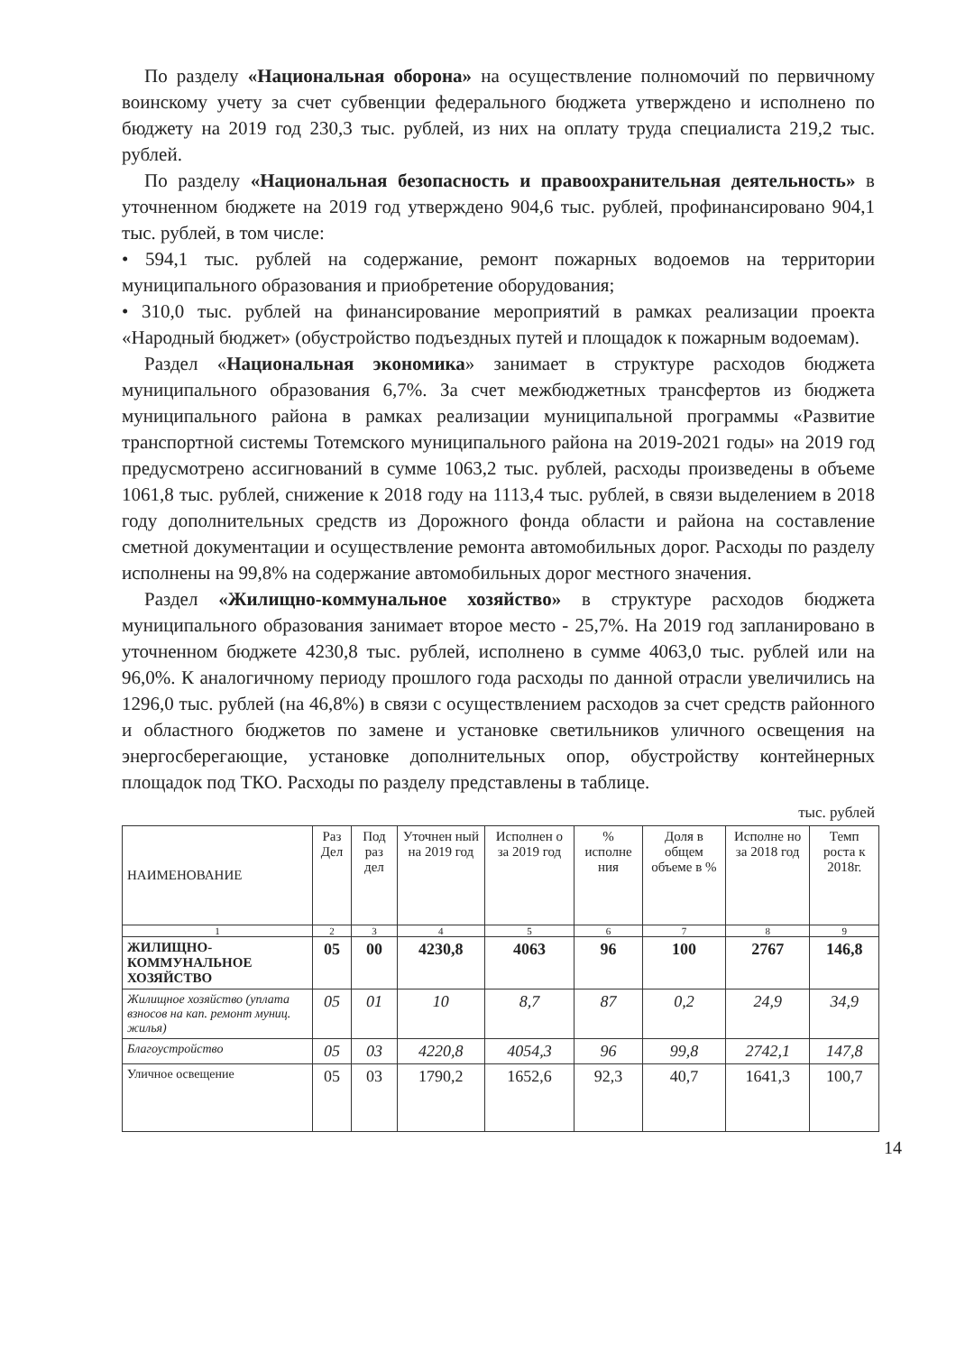По разделу «Национальная оборона» на осуществление полномочий по первичному воинскому учету за счет субвенции федерального бюджета утверждено и исполнено по бюджету на 2019 год 230,3 тыс. рублей, из них на оплату труда специалиста 219,2 тыс. рублей.
По разделу «Национальная безопасность и правоохранительная деятельность» в уточненном бюджете на 2019 год утверждено 904,6 тыс. рублей, профинансировано 904,1 тыс. рублей, в том числе:
• 594,1 тыс. рублей на содержание, ремонт пожарных водоемов на территории муниципального образования и приобретение оборудования;
• 310,0 тыс. рублей на финансирование мероприятий в рамках реализации проекта «Народный бюджет» (обустройство подъездных путей и площадок к пожарным водоемам).
Раздел «Национальная экономика» занимает в структуре расходов бюджета муниципального образования 6,7%. За счет межбюджетных трансфертов из бюджета муниципального района в рамках реализации муниципальной программы «Развитие транспортной системы Тотемского муниципального района на 2019-2021 годы» на 2019 год предусмотрено ассигнований в сумме 1063,2 тыс. рублей, расходы произведены в объеме 1061,8 тыс. рублей, снижение к 2018 году на 1113,4 тыс. рублей, в связи выделением в 2018 году дополнительных средств из Дорожного фонда области и района на составление сметной документации и осуществление ремонта автомобильных дорог. Расходы по разделу исполнены на 99,8% на содержание автомобильных дорог местного значения.
Раздел «Жилищно-коммунальное хозяйство» в структуре расходов бюджета муниципального образования занимает второе место - 25,7%. На 2019 год запланировано в уточненном бюджете 4230,8 тыс. рублей, исполнено в сумме 4063,0 тыс. рублей или на 96,0%. К аналогичному периоду прошлого года расходы по данной отрасли увеличились на 1296,0 тыс. рублей (на 46,8%) в связи с осуществлением расходов за счет средств районного и областного бюджетов по замене и установке светильников уличного освещения на энергосберегающие, установке дополнительных опор, обустройству контейнерных площадок под ТКО. Расходы по разделу представлены в таблице.
тыс. рублей
| НАИМЕНОВАНИЕ | Раз Дел | Под раз дел | Уточнен ный на 2019 год | Исполнен о за 2019 год | % исполне ния | Доля в общем объеме в % | Исполне но за 2018 год | Темп роста к 2018г. |
| --- | --- | --- | --- | --- | --- | --- | --- | --- |
| 1 | 2 | 3 | 4 | 5 | 6 | 7 | 8 | 9 |
| ЖИЛИЩНО-КОММУНАЛЬНОЕ ХОЗЯЙСТВО | 05 | 00 | 4230,8 | 4063 | 96 | 100 | 2767 | 146,8 |
| Жилищное хозяйство (уплата взносов на кап. ремонт муниц. жилья) | 05 | 01 | 10 | 8,7 | 87 | 0,2 | 24,9 | 34,9 |
| Благоустройство | 05 | 03 | 4220,8 | 4054,3 | 96 | 99,8 | 2742,1 | 147,8 |
| Уличное освещение | 05 | 03 | 1790,2 | 1652,6 | 92,3 | 40,7 | 1641,3 | 100,7 |
14